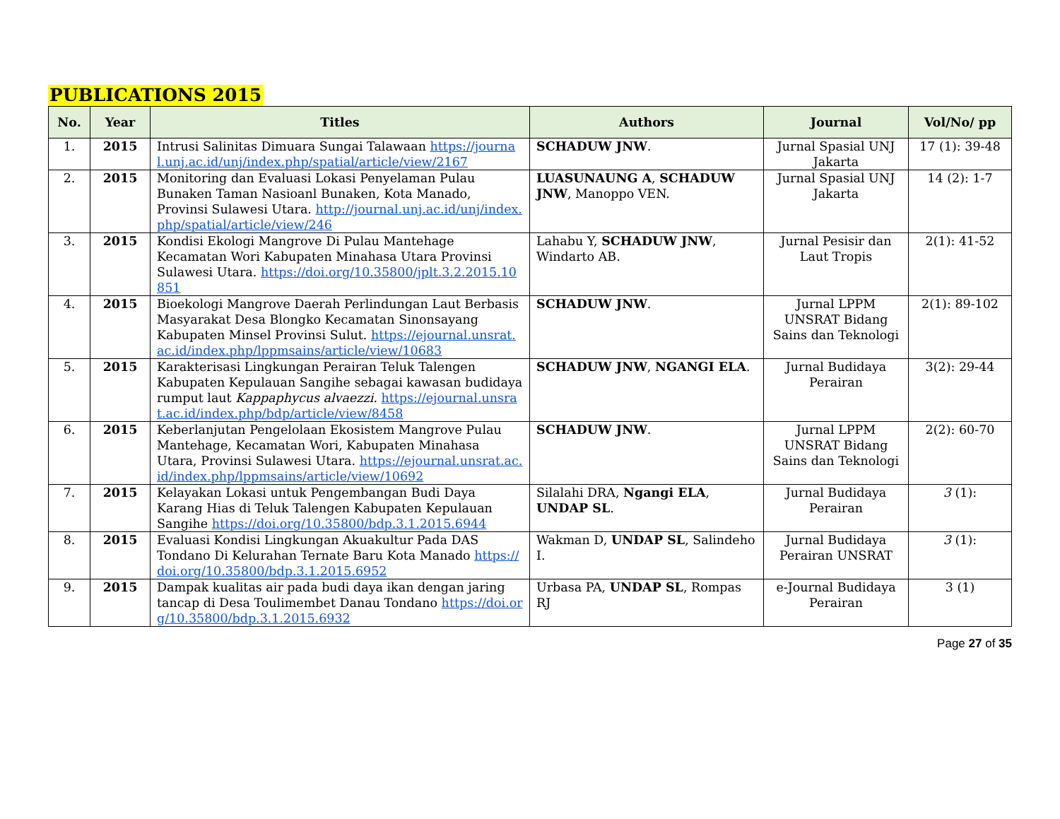PUBLICATIONS 2015
| No. | Year | Titles | Authors | Journal | Vol/No/ pp |
| --- | --- | --- | --- | --- | --- |
| 1. | 2015 | Intrusi Salinitas Dimuara Sungai Talawaan https://journal.unj.ac.id/unj/index.php/spatial/article/view/2167 | SCHADUW JNW . | Jurnal Spasial UNJ Jakarta | 17 (1): 39-48 |
| 2. | 2015 | Monitoring dan Evaluasi Lokasi Penyelaman Pulau Bunaken Taman Nasioanl Bunaken, Kota Manado, Provinsi Sulawesi Utara. http://journal.unj.ac.id/unj/index.php/spatial/article/view/246 | LUASUNAUNG A , SCHADUW JNW , Manoppo VEN. | Jurnal Spasial UNJ Jakarta | 14 (2): 1-7 |
| 3. | 2015 | Kondisi Ekologi Mangrove Di Pulau Mantehage Kecamatan Wori Kabupaten Minahasa Utara Provinsi Sulawesi Utara. https://doi.org/10.35800/jplt.3.2.2015.10851 | Lahabu Y, SCHADUW JNW , Windarto AB. | Jurnal Pesisir dan Laut Tropis | 2(1): 41-52 |
| 4. | 2015 | Bioekologi Mangrove Daerah Perlindungan Laut Berbasis Masyarakat Desa Blongko Kecamatan Sinonsayang Kabupaten Minsel Provinsi Sulut. https://ejournal.unsrat.ac.id/index.php/lppmsains/article/view/10683 | SCHADUW JNW . | Jurnal LPPM UNSRAT Bidang Sains dan Teknologi | 2(1): 89-102 |
| 5. | 2015 | Karakterisasi Lingkungan Perairan Teluk Talengen Kabupaten Kepulauan Sangihe sebagai kawasan budidaya rumput laut Kappaphycus alvaezzi. https://ejournal.unsrat.ac.id/index.php/bdp/article/view/8458 | SCHADUW JNW , NGANGI ELA . | Jurnal Budidaya Perairan | 3(2): 29-44 |
| 6. | 2015 | Keberlanjutan Pengelolaan Ekosistem Mangrove Pulau Mantehage, Kecamatan Wori, Kabupaten Minahasa Utara, Provinsi Sulawesi Utara. https://ejournal.unsrat.ac.id/index.php/lppmsains/article/view/10692 | SCHADUW JNW . | Jurnal LPPM UNSRAT Bidang Sains dan Teknologi | 2(2): 60-70 |
| 7. | 2015 | Kelayakan Lokasi untuk Pengembangan Budi Daya Karang Hias di Teluk Talengen Kabupaten Kepulauan Sangihe https://doi.org/10.35800/bdp.3.1.2015.6944 | Silalahi DRA, Ngangi ELA , UNDAP SL . | Jurnal Budidaya Perairan | 3 (1): |
| 8. | 2015 | Evaluasi Kondisi Lingkungan Akuakultur Pada DAS Tondano Di Kelurahan Ternate Baru Kota Manado https://doi.org/10.35800/bdp.3.1.2015.6952 | Wakman D, UNDAP SL , Salindeho I. | Jurnal Budidaya Perairan UNSRAT | 3 (1): |
| 9. | 2015 | Dampak kualitas air pada budi daya ikan dengan jaring tancap di Desa Toulimembet Danau Tondano https://doi.org/10.35800/bdp.3.1.2015.6932 | Urbasa PA, UNDAP SL , Rompas RJ | e-Journal Budidaya Perairan | 3 (1) |
Page 27 of 35